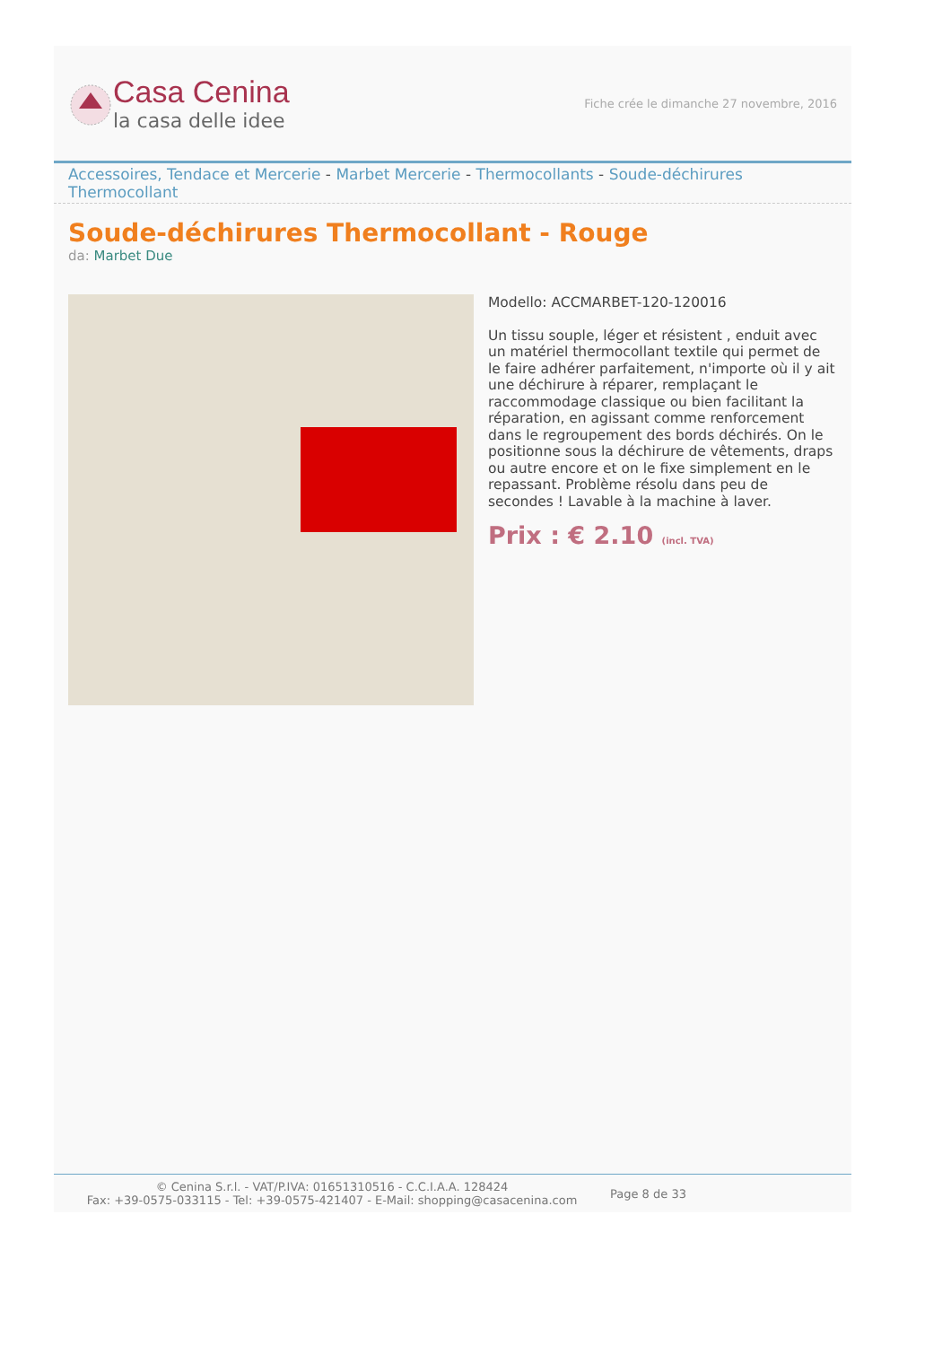Casa Cenina
la casa delle idee
Fiche crée le dimanche 27 novembre, 2016
Accessoires, Tendace et Mercerie - Marbet Mercerie - Thermocollants - Soude-déchirures Thermocollant
Soude-déchirures Thermocollant - Rouge
da: Marbet Due
Modello: ACCMARBET-120-120016
Un tissu souple, léger et résistent , enduit avec un matériel thermocollant textile qui permet de le faire adhérer parfaitement, n'importe où il y ait une déchirure à réparer, remplaçant le raccommodage classique ou bien facilitant la réparation, en agissant comme renforcement dans le regroupement des bords déchirés. On le positionne sous la déchirure de vêtements, draps ou autre encore et on le fixe simplement en le repassant. Problème résolu dans peu de secondes ! Lavable à la machine à laver.
Prix : € 2.10 (incl. TVA)
© Cenina S.r.l. - VAT/P.IVA: 01651310516 - C.C.I.A.A. 128424
Fax: +39-0575-033115 - Tel: +39-0575-421407 - E-Mail: shopping@casacenina.com
Page 8 de 33